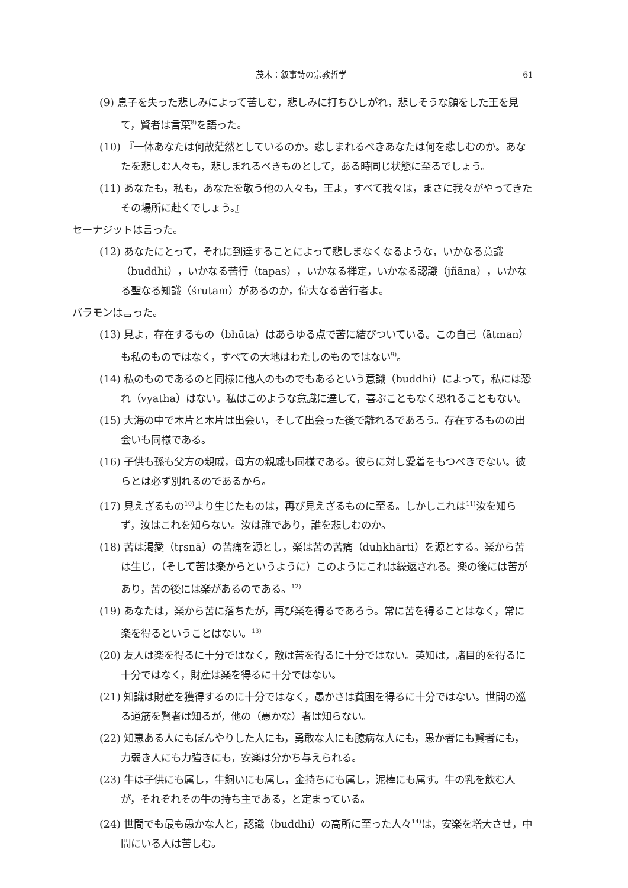茂木：叙事詩の宗教哲学 61
(9) 息子を失った悲しみによって苦しむ，悲しみに打ちひしがれ，悲しそうな顔をした王を見て，賢者は言葉<sup>8)</sup>を語った。
(10) 『一体あなたは何故茫然としているのか。悲しまれるべきあなたは何を悲しむのか。あなたを悲しむ人々も，悲しまれるべきものとして，ある時同じ状態に至るでしょう。
(11) あなたも，私も，あなたを敬う他の人々も，王よ，すべて我々は，まさに我々がやってきたその場所に赴くでしょう。』
セーナジットは言った。
(12) あなたにとって，それに到達することによって悲しまなくなるような，いかなる意識（buddhi），いかなる苦行（tapas），いかなる禅定，いかなる認識（jñāna），いかなる聖なる知識（śrutam）があるのか，偉大なる苦行者よ。
バラモンは言った。
(13) 見よ，存在するもの（bhūta）はあらゆる点で苦に結びついている。この自己（ātman）も私のものではなく，すべての大地はわたしのものではない<sup>9)</sup>。
(14) 私のものであるのと同様に他人のものでもあるという意識（buddhi）によって，私には恐れ（vyatha）はない。私はこのような意識に達して，喜ぶこともなく恐れることもない。
(15) 大海の中で木片と木片は出会い，そして出会った後で離れるであろう。存在するものの出会いも同様である。
(16) 子供も孫も父方の親戚，母方の親戚も同様である。彼らに対し愛着をもつべきでない。彼らとは必ず別れるのであるから。
(17) 見えざるもの<sup>10)</sup>より生じたものは，再び見えざるものに至る。しかしこれは<sup>11)</sup>汝を知らず，汝はこれを知らない。汝は誰であり，誰を悲しむのか。
(18) 苦は渇愛（tṛṣṇā）の苦痛を源とし，楽は苦の苦痛（duḥkhārti）を源とする。楽から苦は生じ，（そして苦は楽からというように）このようにこれは繰返される。楽の後には苦があり，苦の後には楽があるのである。<sup>12)</sup>
(19) あなたは，楽から苦に落ちたが，再び楽を得るであろう。常に苦を得ることはなく，常に楽を得るということはない。<sup>13)</sup>
(20) 友人は楽を得るに十分ではなく，敵は苦を得るに十分ではない。英知は，諸目的を得るに十分ではなく，財産は楽を得るに十分ではない。
(21) 知識は財産を獲得するのに十分ではなく，愚かさは貧困を得るに十分ではない。世間の巡る道筋を賢者は知るが，他の（愚かな）者は知らない。
(22) 知恵ある人にもぼんやりした人にも，勇敢な人にも臆病な人にも，愚か者にも賢者にも，力弱き人にも力強きにも，安楽は分かち与えられる。
(23) 牛は子供にも属し，牛飼いにも属し，金持ちにも属し，泥棒にも属す。牛の乳を飲む人が，それぞれその牛の持ち主である，と定まっている。
(24) 世間でも最も愚かな人と，認識（buddhi）の高所に至った人々<sup>14)</sup>は，安楽を増大させ，中間にいる人は苦しむ。